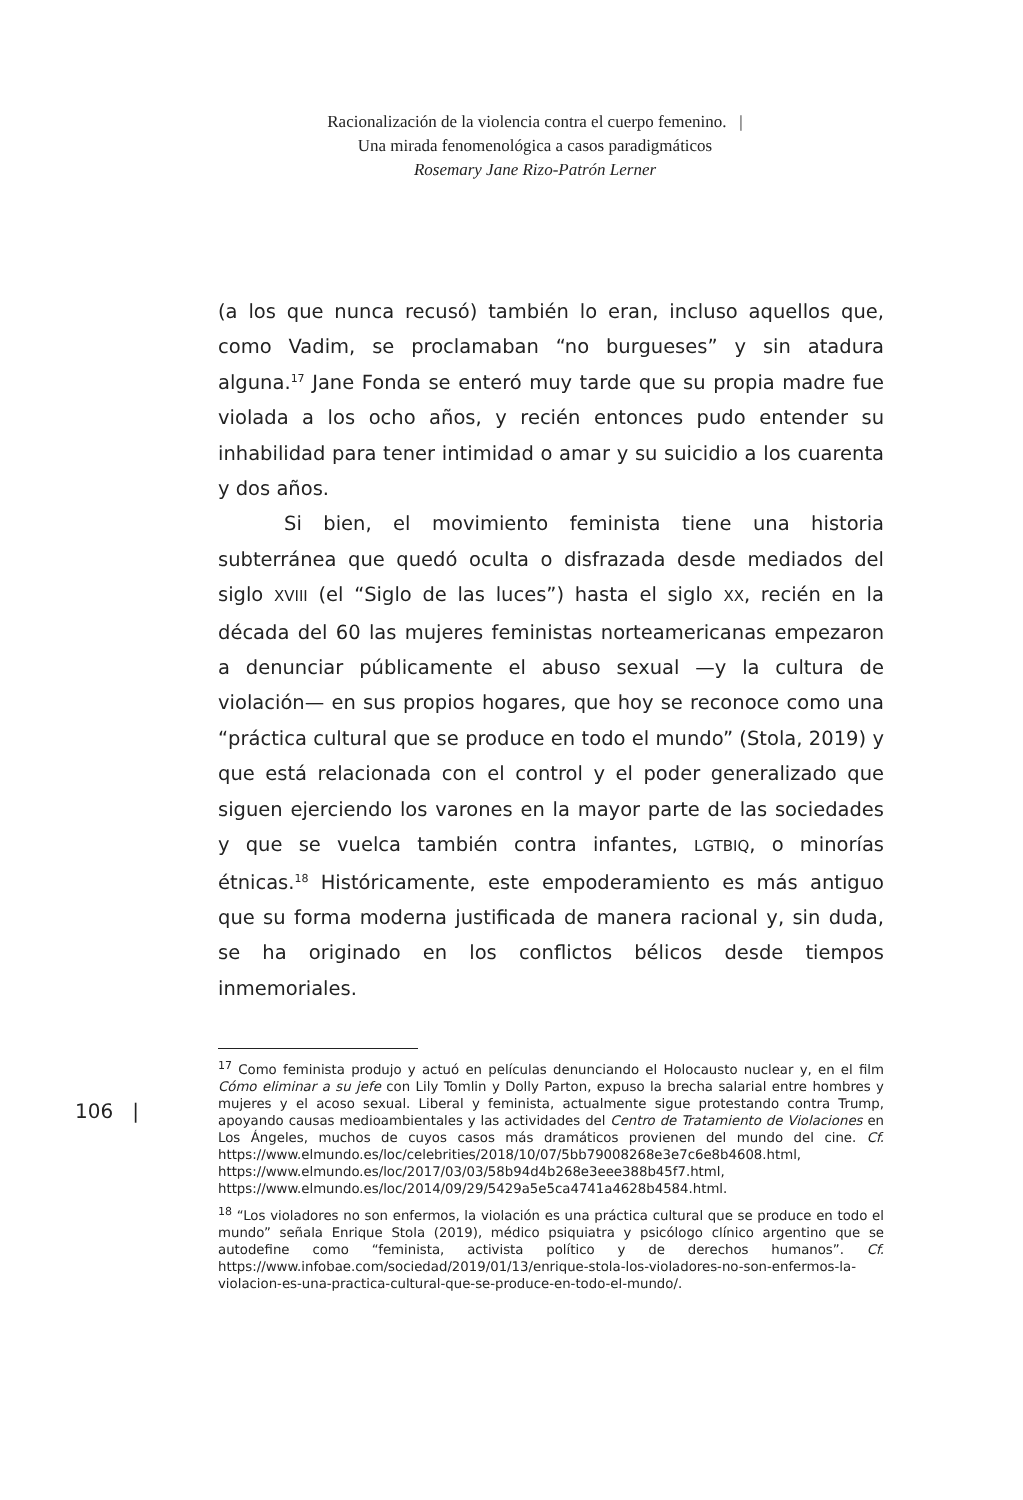Racionalización de la violencia contra el cuerpo femenino. |
Una mirada fenomenológica a casos paradigmáticos
Rosemary Jane Rizo-Patrón Lerner
(a los que nunca recusó) también lo eran, incluso aquellos que, como Vadim, se proclamaban “no burgueses” y sin atadura alguna.<sup>17</sup> Jane Fonda se enteró muy tarde que su propia madre fue violada a los ocho años, y recién entonces pudo entender su inhabilidad para tener intimidad o amar y su suicidio a los cuarenta y dos años.
Si bien, el movimiento feminista tiene una historia subterránea que quedó oculta o disfrazada desde mediados del siglo XVIII (el “Siglo de las luces”) hasta el siglo XX, recién en la década del 60 las mujeres feministas norteamericanas empezaron a denunciar públicamente el abuso sexual —y la cultura de violación— en sus propios hogares, que hoy se reconoce como una “práctica cultural que se produce en todo el mundo” (Stola, 2019) y que está relacionada con el control y el poder generalizado que siguen ejerciendo los varones en la mayor parte de las sociedades y que se vuelca también contra infantes, LGTBIQ, o minorías étnicas.<sup>18</sup> Históricamente, este empoderamiento es más antiguo que su forma moderna justificada de manera racional y, sin duda, se ha originado en los conflictos bélicos desde tiempos inmemoriales.
106 |
<sup>17</sup> Como feminista produjo y actuó en películas denunciando el Holocausto nuclear y, en el film Cómo eliminar a su jefe con Lily Tomlin y Dolly Parton, expuso la brecha salarial entre hombres y mujeres y el acoso sexual. Liberal y feminista, actualmente sigue protestando contra Trump, apoyando causas medioambientales y las actividades del Centro de Tratamiento de Violaciones en Los Ángeles, muchos de cuyos casos más dramáticos provienen del mundo del cine. Cf. https://www.elmundo.es/loc/celebrities/2018/10/07/5bb79008268e3e7c6e8b4608.html, https://www.elmundo.es/loc/2017/03/03/58b94d4b268e3eee388b45f7.html, https://www.elmundo.es/loc/2014/09/29/5429a5e5ca4741a4628b4584.html.
<sup>18</sup> “Los violadores no son enfermos, la violación es una práctica cultural que se produce en todo el mundo” señala Enrique Stola (2019), médico psiquiatra y psicólogo clínico argentino que se autodefine como “feminista, activista político y de derechos humanos”. Cf. https://www.infobae.com/sociedad/2019/01/13/enrique-stola-los-violadores-no-son-enfermos-la-violacion-es-una-practica-cultural-que-se-produce-en-todo-el-mundo/.